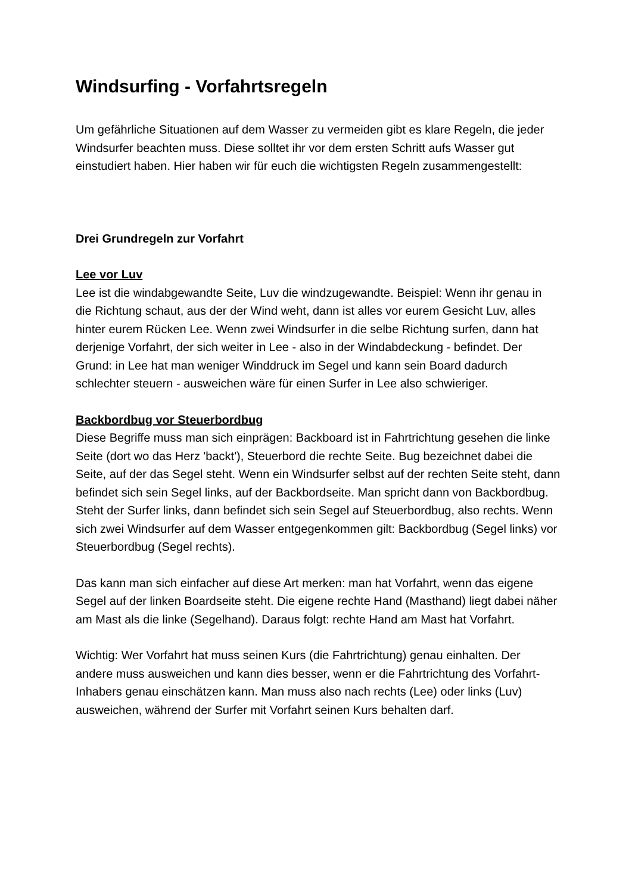Windsurfing - Vorfahrtsregeln
Um gefährliche Situationen auf dem Wasser zu vermeiden gibt es klare Regeln, die jeder Windsurfer beachten muss. Diese solltet ihr vor dem ersten Schritt aufs Wasser gut einstudiert haben. Hier haben wir für euch die wichtigsten Regeln zusammengestellt:
Drei Grundregeln zur Vorfahrt
Lee vor Luv
Lee ist die windabgewandte Seite, Luv die windzugewandte. Beispiel: Wenn ihr genau in die Richtung schaut, aus der der Wind weht, dann ist alles vor eurem Gesicht Luv, alles hinter eurem Rücken Lee. Wenn zwei Windsurfer in die selbe Richtung surfen, dann hat derjenige Vorfahrt, der sich weiter in Lee - also in der Windabdeckung - befindet. Der Grund: in Lee hat man weniger Winddruck im Segel und kann sein Board dadurch schlechter steuern - ausweichen wäre für einen Surfer in Lee also schwieriger.
Backbordbug vor Steuerbordbug
Diese Begriffe muss man sich einprägen: Backboard ist in Fahrtrichtung gesehen die linke Seite (dort wo das Herz 'backt'), Steuerbord die rechte Seite. Bug bezeichnet dabei die Seite, auf der das Segel steht. Wenn ein Windsurfer selbst auf der rechten Seite steht, dann befindet sich sein Segel links, auf der Backbordseite. Man spricht dann von Backbordbug. Steht der Surfer links, dann befindet sich sein Segel auf Steuerbordbug, also rechts. Wenn sich zwei Windsurfer auf dem Wasser entgegenkommen gilt: Backbordbug (Segel links) vor Steuerbordbug (Segel rechts).
Das kann man sich einfacher auf diese Art merken: man hat Vorfahrt, wenn das eigene Segel auf der linken Boardseite steht. Die eigene rechte Hand (Masthand) liegt dabei näher am Mast als die linke (Segelhand). Daraus folgt: rechte Hand am Mast hat Vorfahrt.
Wichtig: Wer Vorfahrt hat muss seinen Kurs (die Fahrtrichtung) genau einhalten. Der andere muss ausweichen und kann dies besser, wenn er die Fahrtrichtung des Vorfahrt-Inhabers genau einschätzen kann. Man muss also nach rechts (Lee) oder links (Luv) ausweichen, während der Surfer mit Vorfahrt seinen Kurs behalten darf.